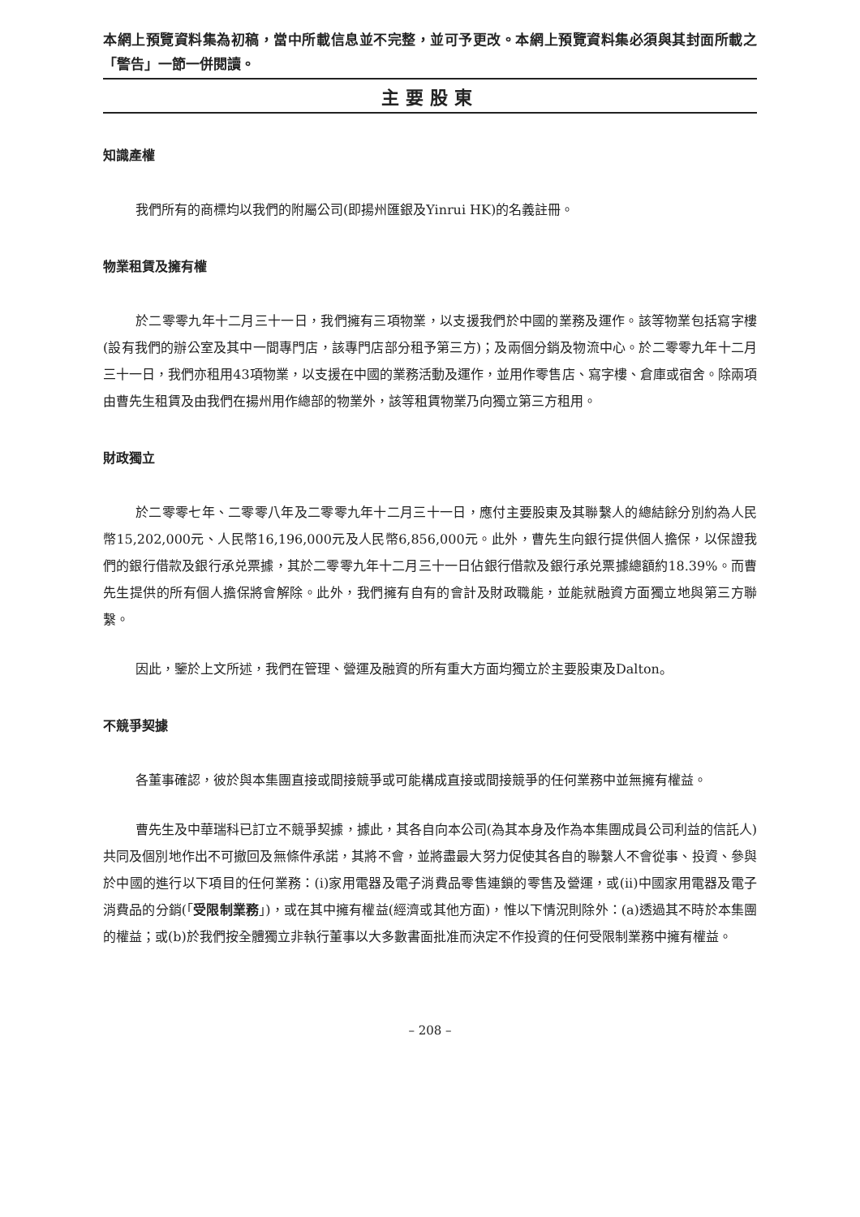本網上預覽資料集為初稿，當中所載信息並不完整，並可予更改。本網上預覽資料集必須與其封面所載之「警告」一節一併閱讀。
主要股東
知識產權
我們所有的商標均以我們的附屬公司(即揚州匯銀及Yinrui HK)的名義註冊。
物業租賃及擁有權
於二零零九年十二月三十一日，我們擁有三項物業，以支援我們於中國的業務及運作。該等物業包括寫字樓(設有我們的辦公室及其中一間專門店，該專門店部分租予第三方)；及兩個分銷及物流中心。於二零零九年十二月三十一日，我們亦租用43項物業，以支援在中國的業務活動及運作，並用作零售店、寫字樓、倉庫或宿舍。除兩項由曹先生租賃及由我們在揚州用作總部的物業外，該等租賃物業乃向獨立第三方租用。
財政獨立
於二零零七年、二零零八年及二零零九年十二月三十一日，應付主要股東及其聯繫人的總結餘分別約為人民幣15,202,000元、人民幣16,196,000元及人民幣6,856,000元。此外，曹先生向銀行提供個人擔保，以保證我們的銀行借款及銀行承兑票據，其於二零零九年十二月三十一日佔銀行借款及銀行承兑票據總額約18.39%。而曹先生提供的所有個人擔保將會解除。此外，我們擁有自有的會計及財政職能，並能就融資方面獨立地與第三方聯繫。
因此，鑒於上文所述，我們在管理、營運及融資的所有重大方面均獨立於主要股東及Dalton。
不競爭契據
各董事確認，彼於與本集團直接或間接競爭或可能構成直接或間接競爭的任何業務中並無擁有權益。
曹先生及中華瑞科已訂立不競爭契據，據此，其各自向本公司(為其本身及作為本集團成員公司利益的信託人)共同及個別地作出不可撤回及無條件承諾，其將不會，並將盡最大努力促使其各自的聯繫人不會從事、投資、參與於中國的進行以下項目的任何業務：(i)家用電器及電子消費品零售連鎖的零售及營運，或(ii)中國家用電器及電子消費品的分銷(「受限制業務」)，或在其中擁有權益(經濟或其他方面)，惟以下情況則除外：(a)透過其不時於本集團的權益；或(b)於我們按全體獨立非執行董事以大多數書面批准而決定不作投資的任何受限制業務中擁有權益。
– 208 –